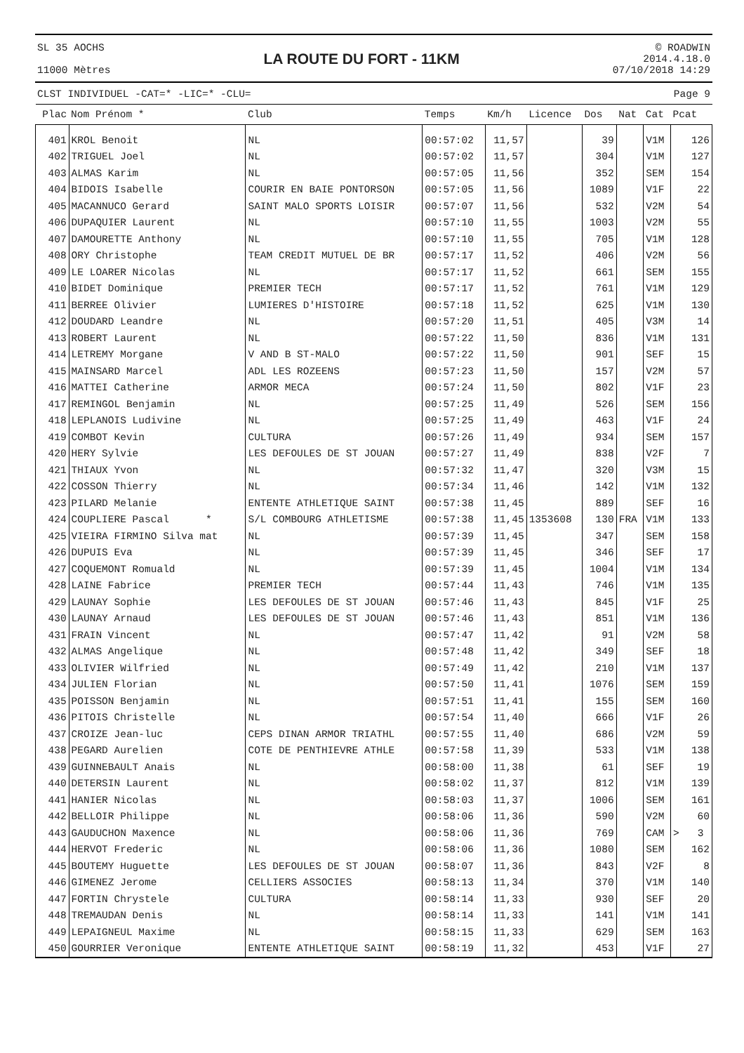SL 35 AOCHS
11000 Mètres
LA ROUTE DU FORT - 11KM
© ROADWIN
2014.4.18.0
07/10/2018 14:29
CLST INDIVIDUEL -CAT=* -LIC=* -CLU= Page 9
| Plac | Nom Prénom * | Club | Temps | Km/h | Licence | Dos | Nat | Cat | Pcat |
| --- | --- | --- | --- | --- | --- | --- | --- | --- | --- |
| 401 | KROL Benoit | NL | 00:57:02 | 11,57 | | 39 | | V1M | 126 |
| 402 | TRIGUEL Joel | NL | 00:57:02 | 11,57 | | 304 | | V1M | 127 |
| 403 | ALMAS Karim | NL | 00:57:05 | 11,56 | | 352 | | SEM | 154 |
| 404 | BIDOIS Isabelle | COURIR EN BAIE PONTORSON | 00:57:05 | 11,56 | | 1089 | | V1F | 22 |
| 405 | MACANNUCO Gerard | SAINT MALO SPORTS LOISIR | 00:57:07 | 11,56 | | 532 | | V2M | 54 |
| 406 | DUPAQUIER Laurent | NL | 00:57:10 | 11,55 | | 1003 | | V2M | 55 |
| 407 | DAMOURETTE Anthony | NL | 00:57:10 | 11,55 | | 705 | | V1M | 128 |
| 408 | ORY Christophe | TEAM CREDIT MUTUEL DE BR | 00:57:17 | 11,52 | | 406 | | V2M | 56 |
| 409 | LE LOARER Nicolas | NL | 00:57:17 | 11,52 | | 661 | | SEM | 155 |
| 410 | BIDET Dominique | PREMIER TECH | 00:57:17 | 11,52 | | 761 | | V1M | 129 |
| 411 | BERREE Olivier | LUMIERES D'HISTOIRE | 00:57:18 | 11,52 | | 625 | | V1M | 130 |
| 412 | DOUDARD Leandre | NL | 00:57:20 | 11,51 | | 405 | | V3M | 14 |
| 413 | ROBERT Laurent | NL | 00:57:22 | 11,50 | | 836 | | V1M | 131 |
| 414 | LETREMY Morgane | V AND B ST-MALO | 00:57:22 | 11,50 | | 901 | | SEF | 15 |
| 415 | MAINSARD Marcel | ADL LES ROZEENS | 00:57:23 | 11,50 | | 157 | | V2M | 57 |
| 416 | MATTEI Catherine | ARMOR MECA | 00:57:24 | 11,50 | | 802 | | V1F | 23 |
| 417 | REMINGOL Benjamin | NL | 00:57:25 | 11,49 | | 526 | | SEM | 156 |
| 418 | LEPLANOIS Ludivine | NL | 00:57:25 | 11,49 | | 463 | | V1F | 24 |
| 419 | COMBOT Kevin | CULTURA | 00:57:26 | 11,49 | | 934 | | SEM | 157 |
| 420 | HERY Sylvie | LES DEFOULES DE ST JOUAN | 00:57:27 | 11,49 | | 838 | | V2F | 7 |
| 421 | THIAUX Yvon | NL | 00:57:32 | 11,47 | | 320 | | V3M | 15 |
| 422 | COSSON Thierry | NL | 00:57:34 | 11,46 | | 142 | | V1M | 132 |
| 423 | PILARD Melanie | ENTENTE ATHLETIQUE SAINT | 00:57:38 | 11,45 | | 889 | | SEF | 16 |
| 424 | COUPLIERE Pascal * | S/L COMBOURG ATHLETISME | 00:57:38 | 11,45 | 1353608 | 130 | FRA | V1M | 133 |
| 425 | VIEIRA FIRMINO Silva mat | NL | 00:57:39 | 11,45 | | 347 | | SEM | 158 |
| 426 | DUPUIS Eva | NL | 00:57:39 | 11,45 | | 346 | | SEF | 17 |
| 427 | COQUEMONT Romuald | NL | 00:57:39 | 11,45 | | 1004 | | V1M | 134 |
| 428 | LAINE Fabrice | PREMIER TECH | 00:57:44 | 11,43 | | 746 | | V1M | 135 |
| 429 | LAUNAY Sophie | LES DEFOULES DE ST JOUAN | 00:57:46 | 11,43 | | 845 | | V1F | 25 |
| 430 | LAUNAY Arnaud | LES DEFOULES DE ST JOUAN | 00:57:46 | 11,43 | | 851 | | V1M | 136 |
| 431 | FRAIN Vincent | NL | 00:57:47 | 11,42 | | 91 | | V2M | 58 |
| 432 | ALMAS Angelique | NL | 00:57:48 | 11,42 | | 349 | | SEF | 18 |
| 433 | OLIVIER Wilfried | NL | 00:57:49 | 11,42 | | 210 | | V1M | 137 |
| 434 | JULIEN Florian | NL | 00:57:50 | 11,41 | | 1076 | | SEM | 159 |
| 435 | POISSON Benjamin | NL | 00:57:51 | 11,41 | | 155 | | SEM | 160 |
| 436 | PITOIS Christelle | NL | 00:57:54 | 11,40 | | 666 | | V1F | 26 |
| 437 | CROIZE Jean-luc | CEPS DINAN ARMOR TRIATHL | 00:57:55 | 11,40 | | 686 | | V2M | 59 |
| 438 | PEGARD Aurelien | COTE DE PENTHIEVRE ATHLE | 00:57:58 | 11,39 | | 533 | | V1M | 138 |
| 439 | GUINNEBAULT Anais | NL | 00:58:00 | 11,38 | | 61 | | SEF | 19 |
| 440 | DETERSIN Laurent | NL | 00:58:02 | 11,37 | | 812 | | V1M | 139 |
| 441 | HANIER Nicolas | NL | 00:58:03 | 11,37 | | 1006 | | SEM | 161 |
| 442 | BELLOIR Philippe | NL | 00:58:06 | 11,36 | | 590 | | V2M | 60 |
| 443 | GAUDUCHON Maxence | NL | 00:58:06 | 11,36 | | 769 | | CAM | > 3 |
| 444 | HERVOT Frederic | NL | 00:58:06 | 11,36 | | 1080 | | SEM | 162 |
| 445 | BOUTEMY Huguette | LES DEFOULES DE ST JOUAN | 00:58:07 | 11,36 | | 843 | | V2F | 8 |
| 446 | GIMENEZ Jerome | CELLIERS ASSOCIES | 00:58:13 | 11,34 | | 370 | | V1M | 140 |
| 447 | FORTIN Chrystele | CULTURA | 00:58:14 | 11,33 | | 930 | | SEF | 20 |
| 448 | TREMAUDAN Denis | NL | 00:58:14 | 11,33 | | 141 | | V1M | 141 |
| 449 | LEPAIGNEUL Maxime | NL | 00:58:15 | 11,33 | | 629 | | SEM | 163 |
| 450 | GOURRIER Veronique | ENTENTE ATHLETIQUE SAINT | 00:58:19 | 11,32 | | 453 | | V1F | 27 |